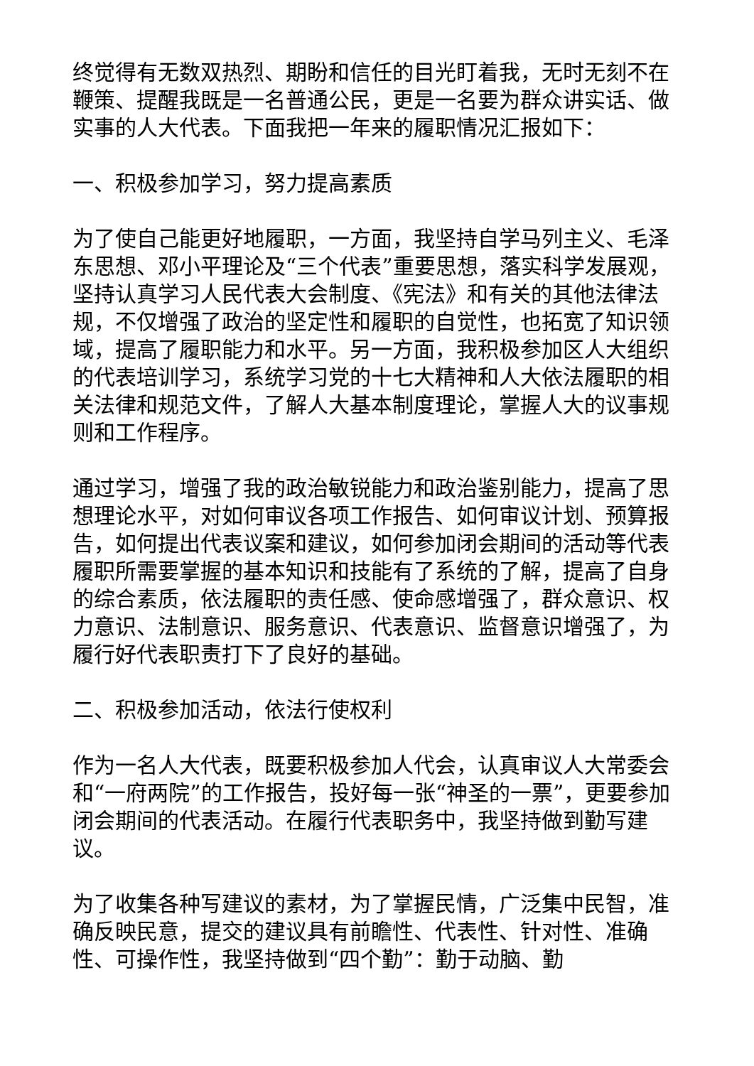终觉得有无数双热烈、期盼和信任的目光盯着我，无时无刻不在鞭策、提醒我既是一名普通公民，更是一名要为群众讲实话、做实事的人大代表。下面我把一年来的履职情况汇报如下：
一、积极参加学习，努力提高素质
为了使自己能更好地履职，一方面，我坚持自学马列主义、毛泽东思想、邓小平理论及“三个代表”重要思想，落实科学发展观，坚持认真学习人民代表大会制度、《宪法》和有关的其他法律法规，不仅增强了政治的坚定性和履职的自觉性，也拓宽了知识领域，提高了履职能力和水平。另一方面，我积极参加区人大组织的代表培训学习，系统学习党的十七大精神和人大依法履职的相关法律和规范文件，了解人大基本制度理论，掌握人大的议事规则和工作程序。
通过学习，增强了我的政治敏锐能力和政治鉴别能力，提高了思想理论水平，对如何审议各项工作报告、如何审议计划、预算报告，如何提出代表议案和建议，如何参加闭会期间的活动等代表履职所需要掌握的基本知识和技能有了系统的了解，提高了自身的综合素质，依法履职的责任感、使命感增强了，群众意识、权力意识、法制意识、服务意识、代表意识、监督意识增强了，为履行好代表职责打下了良好的基础。
二、积极参加活动，依法行使权利
作为一名人大代表，既要积极参加人代会，认真审议人大常委会和“一府两院”的工作报告，投好每一张“神圣的一票”，更要参加闭会期间的代表活动。在履行代表职务中，我坚持做到勤写建议。
为了收集各种写建议的素材，为了掌握民情，广泛集中民智，准确反映民意，提交的建议具有前瞻性、代表性、针对性、准确性、可操作性，我坚持做到“四个勤”：勤于动脑、勤